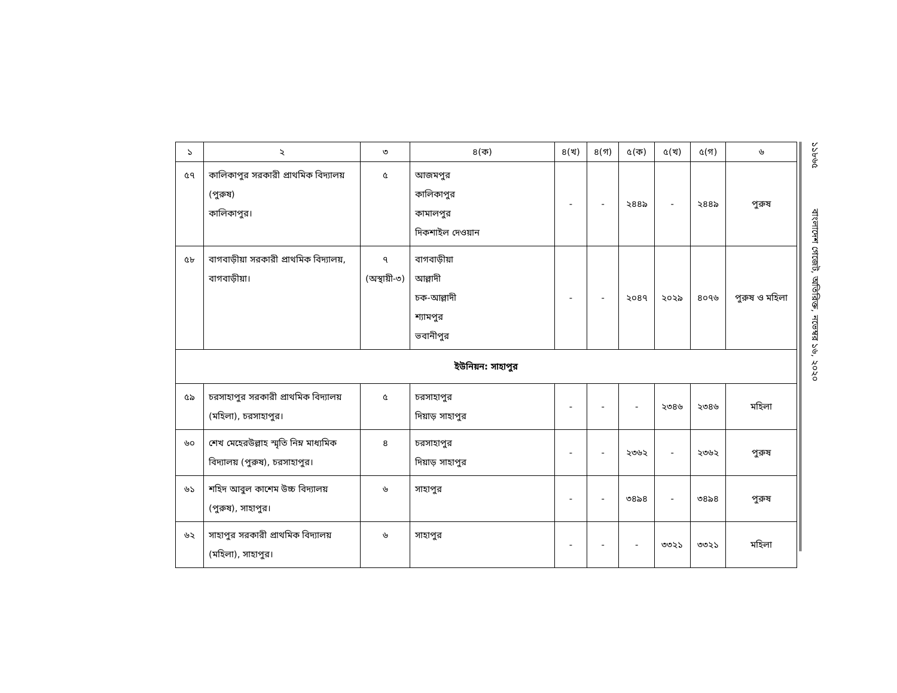| ১ | ২ | ৩ | ৪(ক) | ৪(খ) | ৪(গ) | ৫(ক) | ৫(খ) | ৫(গ) | ৬ |
| --- | --- | --- | --- | --- | --- | --- | --- | --- | --- |
| ৫৭ | কালিকাপুর সরকারী প্রাথমিক বিদ্যালয় (পুরুষ) কালিকাপুর। | ৫ | আজমপুর কালিকাপুর কামালপুর দিকশাইল দেওয়ান | - | - | ২৪৪৯ | - | ২৪৪৯ | পুরুষ |
| ৫৮ | বাগবাড়ীয়া সরকারী প্রাথমিক বিদ্যালয়, বাগবাড়ীয়া। | ৭ (অস্থায়ী-৩) | বাগবাড়ীয়া আল্লাদী চক-আল্লাদী শ্যামপুর ভবানীপুর | - | - | ২০৪৭ | ২০২৯ | ৪০৭৬ | পুরুষ ও মহিলা |
| ইউনিয়ন: সাহাপুর | | | | | | | | | |
| ৫৯ | চরসাহাপুর সরকারী প্রাথমিক বিদ্যালয় (মহিলা), চরসাহাপুর। | ৫ | চরসাহাপুর দিয়াড় সাহাপুর | - | - | - | ২৩৪৬ | ২৩৪৬ | মহিলা |
| ৬০ | শেখ মেহেরউল্লাহ স্মৃতি নিম্ন মাধ্যমিক বিদ্যালয় (পুরুষ), চরসাহাপুর। | ৪ | চরসাহাপুর দিয়াড় সাহাপুর | - | - | ২৩৬২ | - | ২৩৬২ | পুরুষ |
| ৬১ | শহিদ আবুল কাশেম উচ্চ বিদ্যালয় (পুরুষ), সাহাপুর। | ৬ | সাহাপুর | - | - | ৩৪৯৪ | - | ৩৪৯৪ | পুরুষ |
| ৬২ | সাহাপুর সরকারী প্রাথমিক বিদ্যালয় (মহিলা), সাহাপুর। | ৬ | সাহাপুর | - | - | - | ৩৩২১ | ৩৩২১ | মহিলা |
১১৮৬৫ বাংলাদেশ গেজেট, অতিরিক্ত, নভেম্বর ১৬, ২০২০